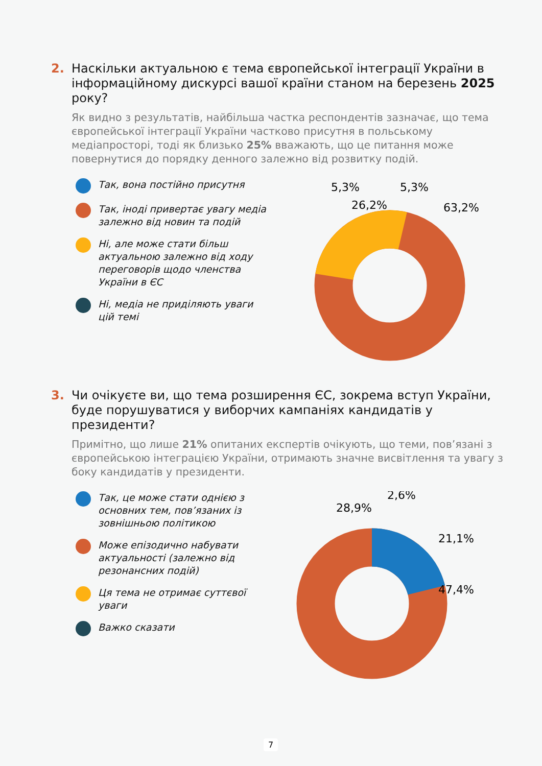2. Наскільки актуальною є тема європейської інтеграції України в інформаційному дискурсі вашої країни станом на березень 2025 року?
Як видно з результатів, найбільша частка респондентів зазначає, що тема європейської інтеграції України частково присутня в польському медіапросторі, тоді як близько 25% вважають, що це питання може повернутися до порядку денного залежно від розвитку подій.
Так, вона постійно присутня
Так, іноді привертає увагу медіа залежно від новин та подій
Ні, але може стати більш актуальною залежно від ходу переговорів щодо членства України в ЄС
Ні, медіа не приділяють уваги цій темі
26,2%
5,3%
5,3%
63,2%
3. Чи очікуєте ви, що тема розширення ЄС, зокрема вступ України, буде порушуватися у виборчих кампаніях кандидатів у президенти?
Примітно, що лише 21% опитаних експертів очікують, що теми, пов’язані з європейською інтеграцією України, отримають значне висвітлення та увагу з боку кандидатів у президенти.
Так, це може стати однією з основних тем, пов’язаних із зовнішньою політикою
Може епізодично набувати актуальності (залежно від резонансних подій)
Ця тема не отримає суттєвої уваги
Важко сказати
28,9%
2,6%
21,1%
47,4%
7